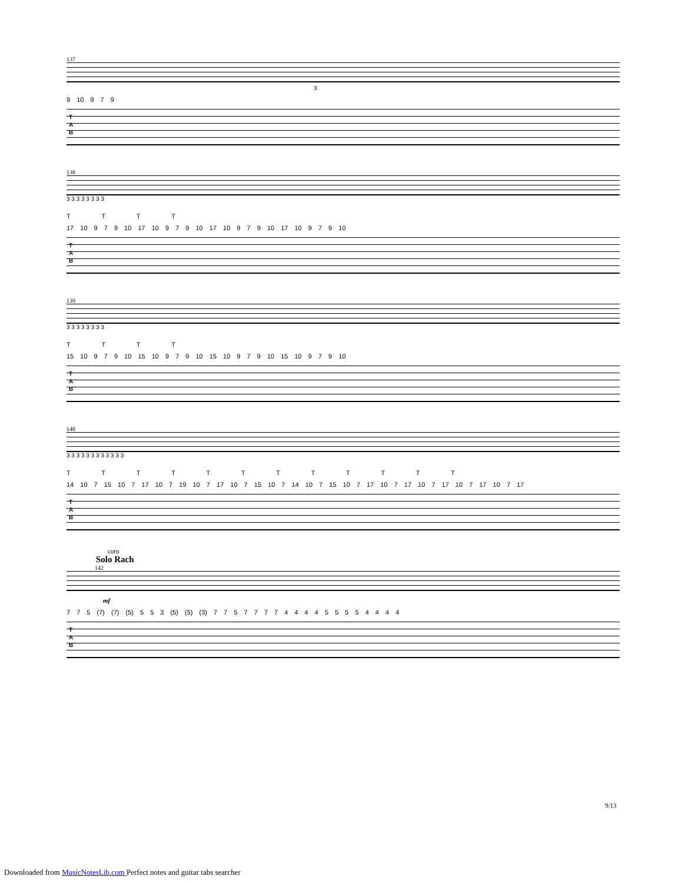137
3
9 10 9 7 9
T
A
B
138
3 3 3 3 3 3 3 3
T T T T
17 10 9 7 9 10 17 10 9 7 9 10 17 10 9 7 9 10 17 10 9 7 9 10
T
A
B
139
3 3 3 3 3 3 3 3
T T T T
15 10 9 7 9 10 15 10 9 7 9 10 15 10 9 7 9 10 15 10 9 7 9 10
T
A
B
140
3 3 3 3 3 3 3 3 3 3 3 3
T T T T T T T T T T T T
14 10 7 15 10 7 17 10 7 19 10 7 17 10 7 15 10 7 14 10 7 15 10 7 17 10 7 17 10 7 17 10 7 17 10 7 17
T
A
B
coro
Solo Rach
142
mf
7 7 5 (7) (7) (5) 5 5 3 (5) (5) (3) 7 7 5 7 7 7 7 4 4 4 4 5 5 5 5 4 4 4 4
T
A
B
9/13
Downloaded from MusicNotesLib.com Perfect notes and guitar tabs searcher